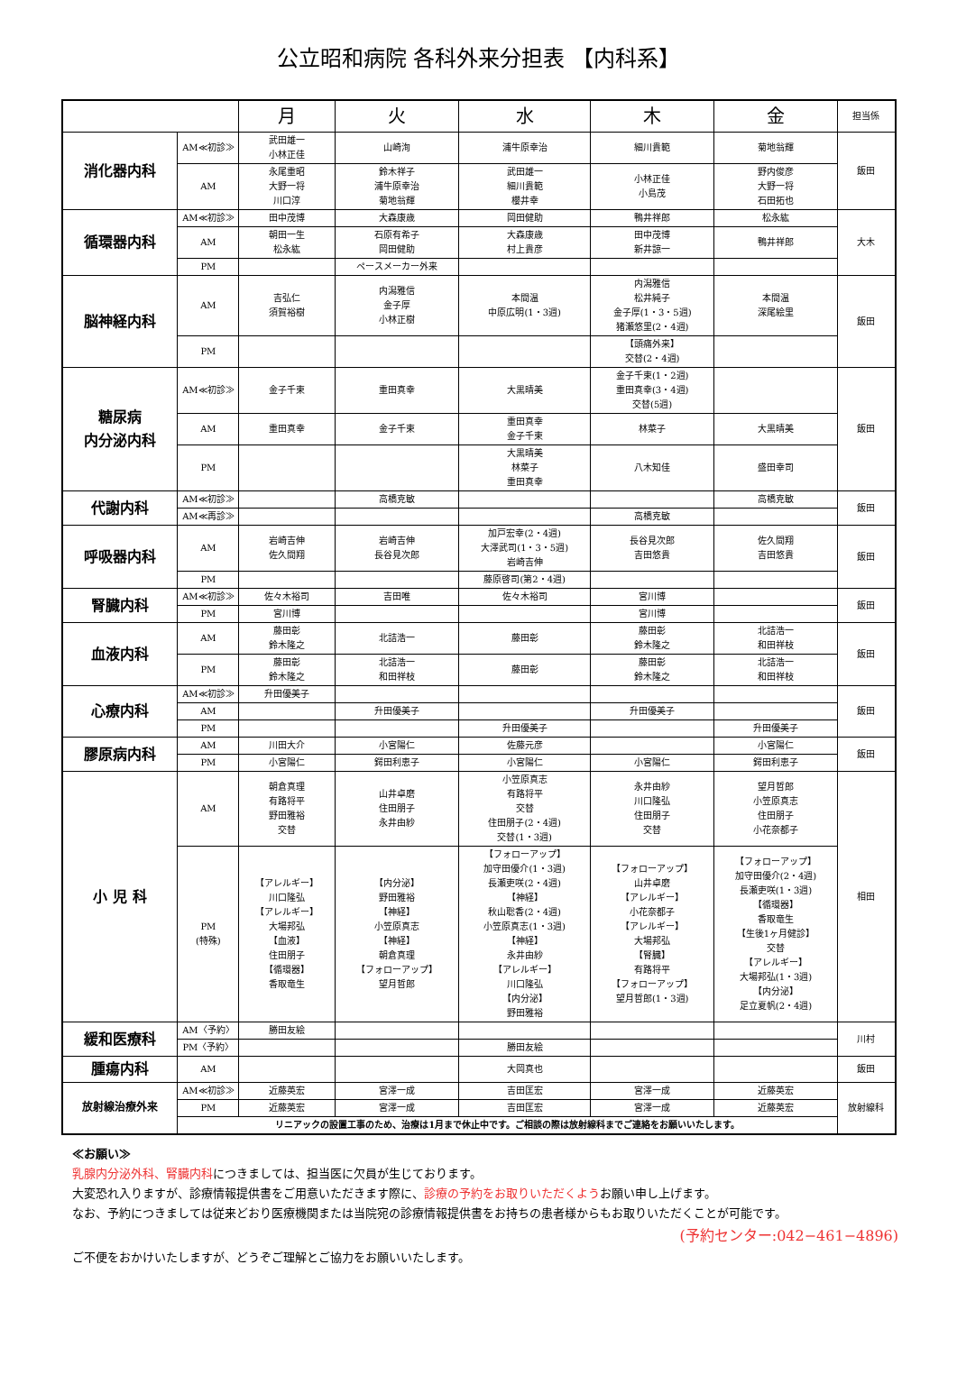公立昭和病院 各科外来分担表 【内科系】
| | | 月 | 火 | 水 | 木 | 金 | 担当係 |
| 消化器内科 | AM≪初診≫ | 武田雄一 小林正佳 | 山崎洵 | 浦牛原幸治 | 細川貴範 | 菊地翁輝 | 飯田 |
| | AM | 永尾重昭 大野一将 川口淳 | 鈴木祥子 浦牛原幸治 菊地翁輝 | 武田雄一 細川貴範 櫻井幸 | 小林正佳 小島茂 | 野内俊彦 大野一将 石田拓也 | |
| 循環器内科 | AM≪初診≫ | 田中茂博 | 大森康歳 | 岡田健助 | 鴨井祥郎 | 松永紘 | 大木 |
| | AM | 朝田一生 松永紘 | 石原有希子 岡田健助 | 大森康歳 村上貴彦 | 田中茂博 新井諒一 | 鴨井祥郎 | |
| | PM | | ペースメーカー外来 | | | | |
| 脳神経内科 | AM | 吉弘仁 須賀裕樹 | 内潟雅信 金子厚 小林正樹 | 本間温 中原広明(1・3週) | 内潟雅信 松井純子 金子厚(1・3・5週) 猪瀬悠里(2・4週) | 本間温 深尾絵里 | 飯田 |
| | PM | | | | 【頭痛外来】 交替(2・4週) | | |
| 糖尿病 内分泌内科 | AM≪初診≫ | 金子千束 | 重田真幸 | 大黒晴美 | 金子千束(1・2週) 重田真幸(3・4週) 交替(5週) | | 飯田 |
| | AM | 重田真幸 | 金子千束 | 重田真幸 金子千束 | 林菜子 | 大黒晴美 | |
| | PM | | | 大黒晴美 林菜子 重田真幸 | 八木知佳 | 盛田幸司 | |
| 代謝内科 | AM≪初診≫ | | 高橋克敏 | | | 高橋克敏 | 飯田 |
| | AM≪再診≫ | | | | 高橋克敏 | | |
| 呼吸器内科 | AM | 岩崎吉伸 佐久間翔 | 岩崎吉伸 長谷見次郎 | 加戸宏幸(2・4週) 大澤武司(1・3・5週) 岩崎吉伸 | 長谷見次郎 吉田悠貴 | 佐久間翔 吉田悠貴 | 飯田 |
| | PM | | | 藤原啓司(第2・4週) | | | |
| 腎臓内科 | AM≪初診≫ | 佐々木裕司 | 吉田唯 | 佐々木裕司 | 宮川博 | | 飯田 |
| | PM | 宮川博 | | | 宮川博 | | |
| 血液内科 | AM | 藤田彰 鈴木隆之 | 北詰浩一 | 藤田彰 | 藤田彰 鈴木隆之 | 北詰浩一 和田祥枝 | 飯田 |
| | PM | 藤田彰 鈴木隆之 | 北詰浩一 和田祥枝 | 藤田彰 | 藤田彰 鈴木隆之 | 北詰浩一 和田祥枝 | |
| 心療内科 | AM≪初診≫ | 升田優美子 | | | | | 飯田 |
| | AM | | 升田優美子 | | 升田優美子 | | |
| | PM | | | 升田優美子 | | 升田優美子 | |
| 膠原病内科 | AM | 川田大介 | 小宮陽仁 | 佐藤元彦 | | 小宮陽仁 | 飯田 |
| | PM | 小宮陽仁 | 鍔田利恵子 | 小宮陽仁 | 小宮陽仁 | 鍔田利恵子 | |
| 小 児 科 | AM | 朝倉真理 有路将平 野田雅裕 交替 | 山井卓磨 住田朋子 永井由紗 | 小笠原真志 有路将平 交替 住田朋子(2・4週) 交替(1・3週) | 永井由紗 川口隆弘 住田朋子 交替 | 望月哲郎 小笠原真志 住田朋子 小花奈都子 | 相田 |
| | PM (特殊) | 【アレルギー】 川口隆弘 【アレルギー】 大場邦弘 【血液】 住田朋子 【循環器】 香取竜生 | 【内分泌】 野田雅裕 【神経】 小笠原真志 【神経】 朝倉真理 【フォローアップ】 望月哲郎 | 【フォローアップ】 加守田優介(1・3週) 長瀬吏咲(2・4週) 【神経】 秋山聡香(2・4週) 小笠原真志(1・3週) 【神経】 永井由紗 【アレルギー】 川口隆弘 【内分泌】 野田雅裕 | 【フォローアップ】 山井卓磨 【アレルギー】 小花奈都子 【アレルギー】 大場邦弘 【腎臓】 有路将平 【フォローアップ】 望月哲郎(1・3週) | 【フォローアップ】 加守田優介(2・4週) 長瀬吏咲(1・3週) 【循環器】 香取竜生 【生後1ヶ月健診】 交替 【アレルギー】 大場邦弘(1・3週) 【内分泌】 足立夏帆(2・4週) | |
| 緩和医療科 | AM〈予約〉 | 勝田友絵 | | | | | 川村 |
| | PM〈予約〉 | | | 勝田友絵 | | | |
| 腫瘍内科 | AM | | | 大岡真也 | | | 飯田 |
| 放射線治療外来 | AM≪初診≫ | 近藤英宏 | 宮澤一成 | 吉田匡宏 | 宮澤一成 | 近藤英宏 | 放射線科 |
| | PM | 近藤英宏 | 宮澤一成 | 吉田匡宏 | 宮澤一成 | 近藤英宏 | |
| | リニアックの設置工事のため、治療は1月まで休止中です。ご相談の際は放射線科までご連絡をお願いいたします。 | | | | | | |
≪お願い≫
乳腺内分泌外科、腎臓内科につきましては、担当医に欠員が生じております。
大変恐れ入りますが、診療情報提供書をご用意いただきます際に、診療の予約をお取りいただくようお願い申し上げます。
なお、予約につきましては従来どおり医療機関または当院宛の診療情報提供書をお持ちの患者様からもお取りいただくことが可能です。
(予約センター:042−461−4896)
ご不便をおかけいたしますが、どうぞご理解とご協力をお願いいたします。